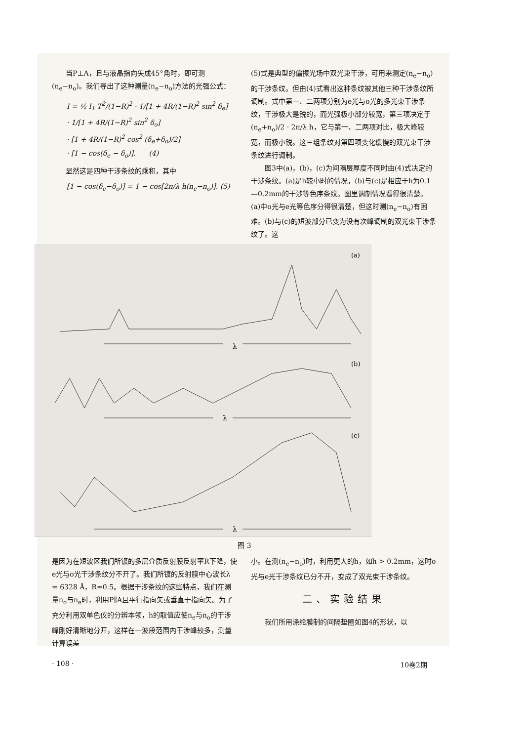当P⊥A，且与液晶指向矢成45°角时，即可测(n<sub>e</sub>−n<sub>o</sub>)。我们导出了这种测量(n<sub>e</sub>−n<sub>o</sub>)方法的光强公式：
I = ½ I<sub>1</sub> T<sup>2</sup>/(1−R)<sup>2</sup> · 1/[1 + 4R/(1−R)<sup>2</sup> sin<sup>2</sup> δ<sub>e</sub>]
· 1/[1 + 4R/(1−R)<sup>2</sup> sin<sup>2</sup> δ<sub>o</sub>]
· [1 + 4R/(1−R)<sup>2</sup> cos<sup>2</sup> (δ<sub>e</sub>+δ<sub>o</sub>)/2]
· [1 − cos(δ<sub>e</sub> − δ<sub>o</sub>)]. (4)
显然这是四种干涉条纹的乘积，其中
[1 − cos(δ<sub>e</sub>−δ<sub>o</sub>)] = 1 − cos[2π/λ h(n<sub>e</sub>−n<sub>o</sub>)]. (5)
(5)式是典型的偏振光场中双光束干涉，可用来测定(n<sub>e</sub>−n<sub>o</sub>)的干涉条纹。但由(4)式看出这种条纹被其他三种干涉条纹所调制。式中第一、二两项分别为e光与o光的多光束干涉条纹，干涉极大是锐的，而光强极小部分较宽，第三项决定于 (n<sub>e</sub>+n<sub>o</sub>)/2 · 2π/λ h，它与第一、二两项对比，极大峰较宽，而极小锐。这三组条纹对第四项变化缓慢的双光束干涉条纹进行调制。
图3中(a)，(b)，(c)为间隔层厚度不同时由(4)式决定的干涉条纹。(a)是h较小时的情况，(b)与(c)是相应于h为0.1—0.2mm的干涉等色序条纹。图里调制情况看得很清楚。(a)中o光与e光等色序分得很清楚，但这时测(n<sub>e</sub>−n<sub>o</sub>)有困难。(b)与(c)的短波部分已变为没有次峰调制的双光束干涉条纹了。这
(a)
λ
(b)
λ
(c)
λ
图 3
是因为在短波区我们所镀的多层介质反射膜反射率R下降，使e光与o光干涉条纹分不开了。我们所镀的反射膜中心波长λ = 6328 Å，R≈0.5。根据干涉条纹的这些特点，我们在测量n<sub>o</sub>与n<sub>e</sub>时，利用P∥A且平行指向矢或垂直于指向矢。为了充分利用双单色仪的分辨本领，h的取值应使n<sub>e</sub>与n<sub>o</sub>的干涉峰刚好清晰地分开，这样在一波段范围内干涉峰较多，测量计算误差
小。在测(n<sub>e</sub>−n<sub>o</sub>)时，利用更大的h，如h > 0.2mm，这时o光与e光干涉条纹已分不开，变成了双光束干涉条纹。
二、实验结果
我们所用涤纶膜制的间隔垫圈如图4的形状，以
· 108 · 10卷2期